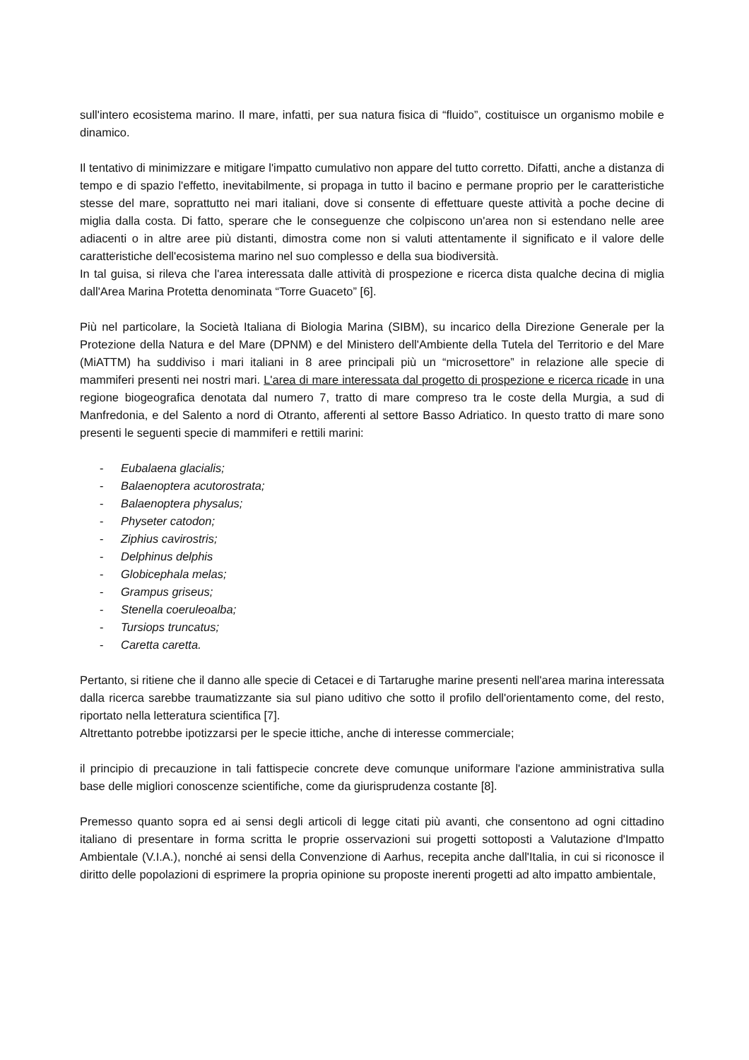sull'intero ecosistema marino. Il mare, infatti, per sua natura fisica di “fluido”, costituisce un organismo mobile e dinamico.
Il tentativo di minimizzare e mitigare l'impatto cumulativo non appare del tutto corretto. Difatti, anche a distanza di tempo e di spazio l'effetto, inevitabilmente, si propaga in tutto il bacino e permane proprio per le caratteristiche stesse del mare, soprattutto nei mari italiani, dove si consente di effettuare queste attività a poche decine di miglia dalla costa. Di fatto, sperare che le conseguenze che colpiscono un'area non si estendano nelle aree adiacenti o in altre aree più distanti, dimostra come non si valuti attentamente il significato e il valore delle caratteristiche dell'ecosistema marino nel suo complesso e della sua biodiversità.
In tal guisa, si rileva che l'area interessata dalle attività di prospezione e ricerca dista qualche decina di miglia dall'Area Marina Protetta denominata “Torre Guaceto” [6].
Più nel particolare, la Società Italiana di Biologia Marina (SIBM), su incarico della Direzione Generale per la Protezione della Natura e del Mare (DPNM) e del Ministero dell'Ambiente della Tutela del Territorio e del Mare (MiATTM) ha suddiviso i mari italiani in 8 aree principali più un “microsettore” in relazione alle specie di mammiferi presenti nei nostri mari. L'area di mare interessata dal progetto di prospezione e ricerca ricade in una regione biogeografica denotata dal numero 7, tratto di mare compreso tra le coste della Murgia, a sud di Manfredonia, e del Salento a nord di Otranto, afferenti al settore Basso Adriatico. In questo tratto di mare sono presenti le seguenti specie di mammiferi e rettili marini:
- Eubalaena glacialis;
- Balaenoptera acutorostrata;
- Balaenoptera physalus;
- Physeter catodon;
- Ziphius cavirostris;
- Delphinus delphis
- Globicephala melas;
- Grampus griseus;
- Stenella coeruleoalba;
- Tursiops truncatus;
- Caretta caretta.
Pertanto, si ritiene che il danno alle specie di Cetacei e di Tartarughe marine presenti nell'area marina interessata dalla ricerca sarebbe traumatizzante sia sul piano uditivo che sotto il profilo dell'orientamento come, del resto, riportato nella letteratura scientifica [7].
Altrettanto potrebbe ipotizzarsi per le specie ittiche, anche di interesse commerciale;
il principio di precauzione in tali fattispecie concrete deve comunque uniformare l'azione amministrativa sulla base delle migliori conoscenze scientifiche, come da giurisprudenza costante [8].
Premesso quanto sopra ed ai sensi degli articoli di legge citati più avanti, che consentono ad ogni cittadino italiano di presentare in forma scritta le proprie osservazioni sui progetti sottoposti a Valutazione d'Impatto Ambientale (V.I.A.), nonché ai sensi della Convenzione di Aarhus, recepita anche dall'Italia, in cui si riconosce il diritto delle popolazioni di esprimere la propria opinione su proposte inerenti progetti ad alto impatto ambientale,